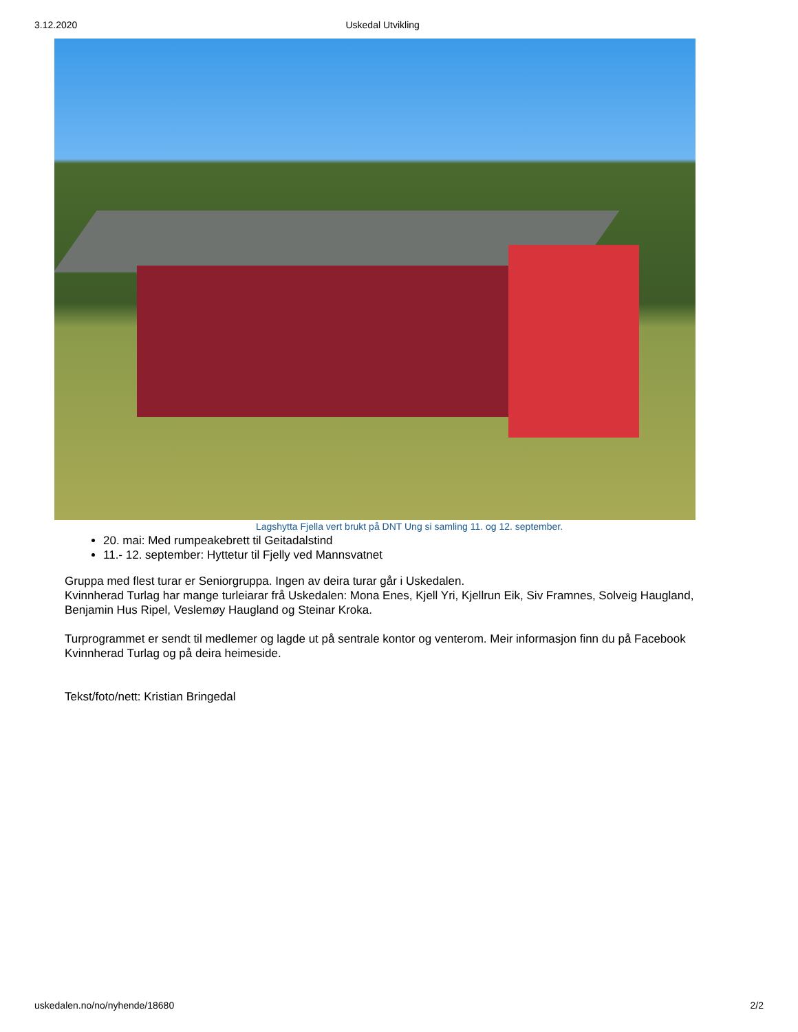3.12.2020 Uskedal Utvikling
Lagshytta Fjella vert brukt på DNT Ung si samling 11. og 12. september.
20. mai: Med rumpeakebrett til Geitadalstind
11.- 12. september: Hyttetur til Fjelly ved Mannsvatnet
Gruppa med flest turar er Seniorgruppa. Ingen av deira turar går i Uskedalen.
Kvinnherad Turlag har mange turleiarar frå Uskedalen: Mona Enes, Kjell Yri, Kjellrun Eik, Siv Framnes, Solveig Haugland, Benjamin Hus Ripel, Veslemøy Haugland og Steinar Kroka.
Turprogrammet er sendt til medlemer og lagde ut på sentrale kontor og venterom. Meir informasjon finn du på Facebook Kvinnherad Turlag og på deira heimeside.
Tekst/foto/nett: Kristian Bringedal
uskedalen.no/no/nyhende/18680 2/2